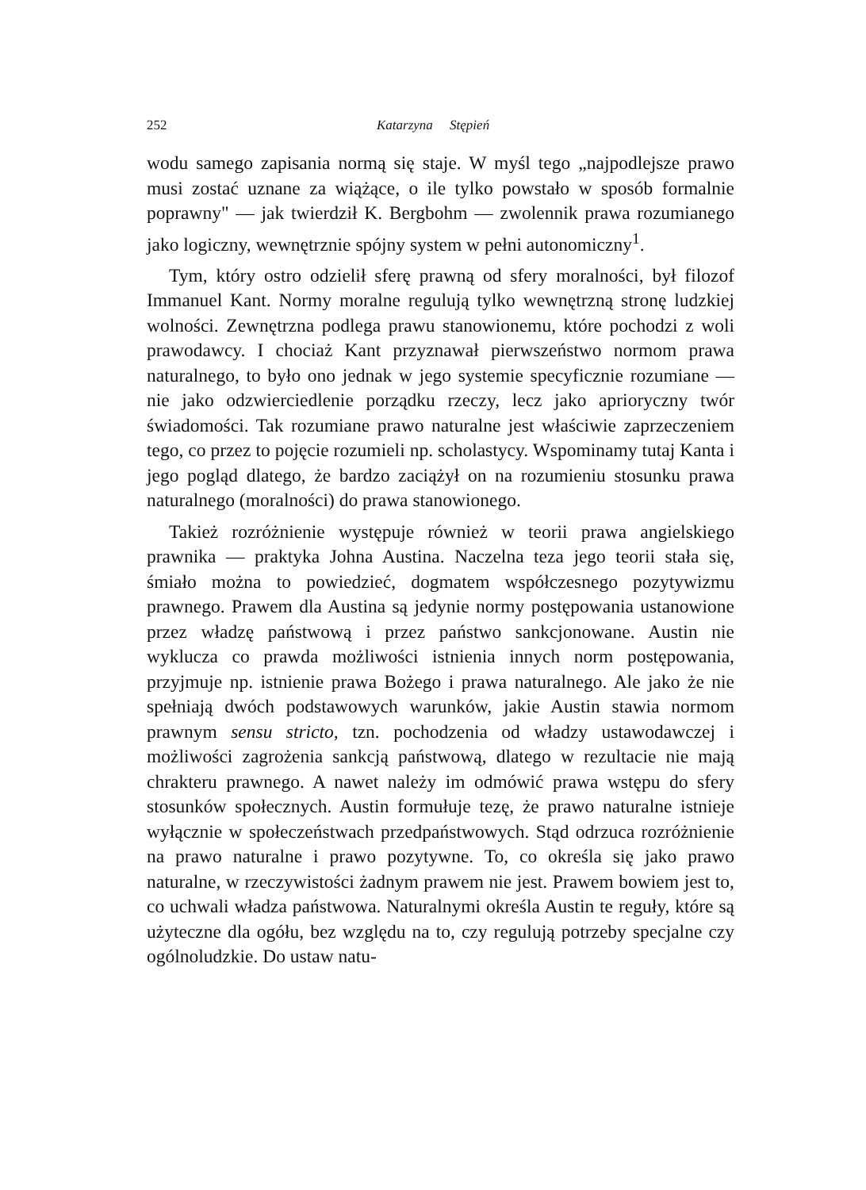252 Katarzyna Stępień
wodu samego zapisania normą się staje. W myśl tego „najpodlejsze prawo musi zostać uznane za wiążące, o ile tylko powstało w sposób formalnie poprawny" — jak twierdził K. Bergbohm — zwolennik prawa rozumianego jako logiczny, wewnętrznie spójny system w pełni autonomiczny<sup>1</sup>.
Tym, który ostro odzielił sferę prawną od sfery moralności, był filozof Immanuel Kant. Normy moralne regulują tylko wewnętrzną stronę ludzkiej wolności. Zewnętrzna podlega prawu stanowionemu, które pochodzi z woli prawodawcy. I chociaż Kant przyznawał pierwszeństwo normom prawa naturalnego, to było ono jednak w jego systemie specyficznie rozumiane — nie jako odzwierciedlenie porządku rzeczy, lecz jako aprioryczny twór świadomości. Tak rozumiane prawo naturalne jest właściwie zaprzeczeniem tego, co przez to pojęcie rozumieli np. scholastycy. Wspominamy tutaj Kanta i jego pogląd dlatego, że bardzo zaciążył on na rozumieniu stosunku prawa naturalnego (moralności) do prawa stanowionego.
Takież rozróżnienie występuje również w teorii prawa angielskiego prawnika — praktyka Johna Austina. Naczelna teza jego teorii stała się, śmiało można to powiedzieć, dogmatem współczesnego pozytywizmu prawnego. Prawem dla Austina są jedynie normy postępowania ustanowione przez władzę państwową i przez państwo sankcjonowane. Austin nie wyklucza co prawda możliwości istnienia innych norm postępowania, przyjmuje np. istnienie prawa Bożego i prawa naturalnego. Ale jako że nie spełniają dwóch podstawowych warunków, jakie Austin stawia normom prawnym sensu stricto, tzn. pochodzenia od władzy ustawodawczej i możliwości zagrożenia sankcją państwową, dlatego w rezultacie nie mają chrakteru prawnego. A nawet należy im odmówić prawa wstępu do sfery stosunków społecznych. Austin formułuje tezę, że prawo naturalne istnieje wyłącznie w społeczeństwach przedpaństwowych. Stąd odrzuca rozróżnienie na prawo naturalne i prawo pozytywne. To, co określa się jako prawo naturalne, w rzeczywistości żadnym prawem nie jest. Prawem bowiem jest to, co uchwali władza państwowa. Naturalnymi określa Austin te reguły, które są użyteczne dla ogółu, bez względu na to, czy regulują potrzeby specjalne czy ogólnoludzkie. Do ustaw natu-